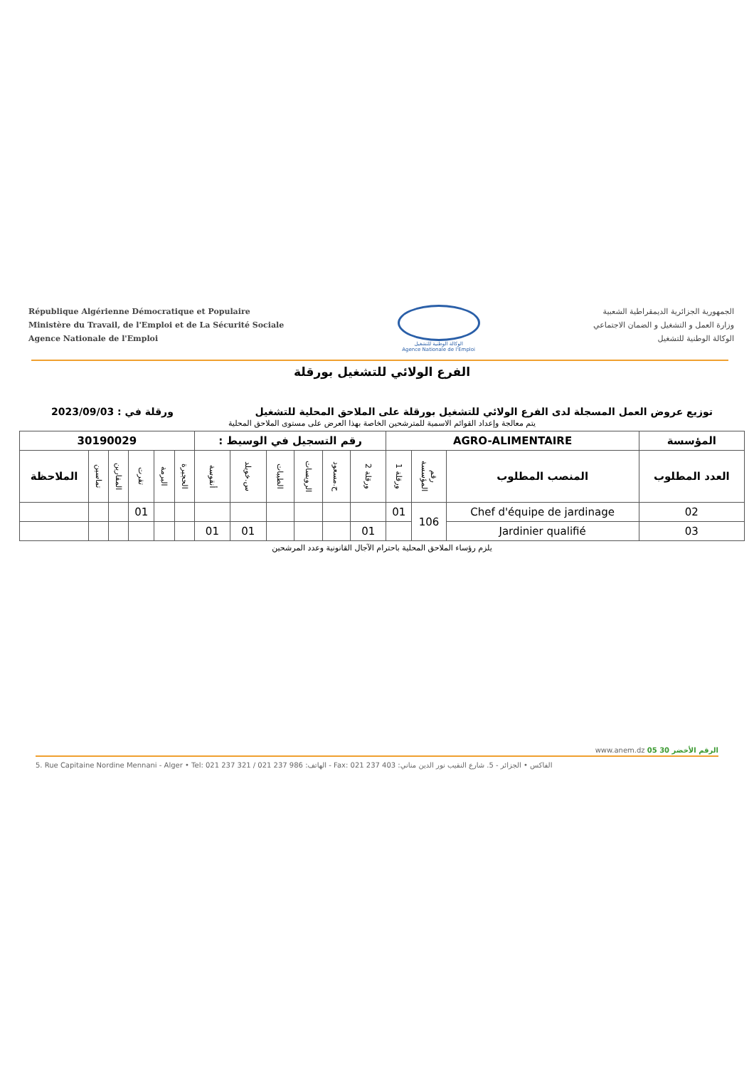République Algérienne Démocratique et Populaire
Ministère du Travail, de l'Emploi et de La Sécurité Sociale
Agence Nationale de l'Emploi
الوكالة الوطنية للتشغيل
Agence Nationale de l'Emploi
الجمهورية الجزائرية الديمقراطية الشعبية
وزارة العمل و التشغيل و الضمان الاجتماعي
الوكالة الوطنية للتشغيل
الفرع الولائي للتشغيل بورقلة
توزيع عروض العمل المسجلة لدى الفرع الولائي للتشغيل بورقلة على الملاحق المحلية للتشغيل ورقلة في : 2023/09/03
يتم معالجة وإعداد القوائم الاسمية للمترشحين الخاصة بهذا العرض على مستوى الملاحق المحلية
| المؤسسة | AGRO-ALIMENTAIRE | | | رقم التسجيل في الوسيط : | | | | | | 30190029 | | | | | |
| --- | --- | --- | --- | --- | --- | --- | --- | --- | --- | --- | --- | --- | --- | --- | --- |
| العدد المطلوب | المنصب المطلوب | رقم المؤسسة | ورقلة 1 | ورقلة 2 | ح.مسعود | الرويسات | الطيبات | س.خويلد | أنقوسة | الحجيرة | البرمة | تقرت | المقارين | تماسين | الملاحظة |
| 02 | Chef d'équipe de jardinage | 106 | 01 | | | | | | | | | 01 | | | |
| 03 | Jardinier qualifié | | | 01 | | | | 01 | 01 | | | | | | |
يلزم رؤساء الملاحق المحلية باحترام الآجال القانونية وعدد المرشحين
www.anem.dz الرقم الأخضر 30 05
5. Rue Capitaine Nordine Mennani - Alger • Tel: 021 237 321 / 021 237 986 :الهاتف - Fax: 021 237 403 :الفاكس • الجزائر - 5. شارع النقيب نور الدين مناني